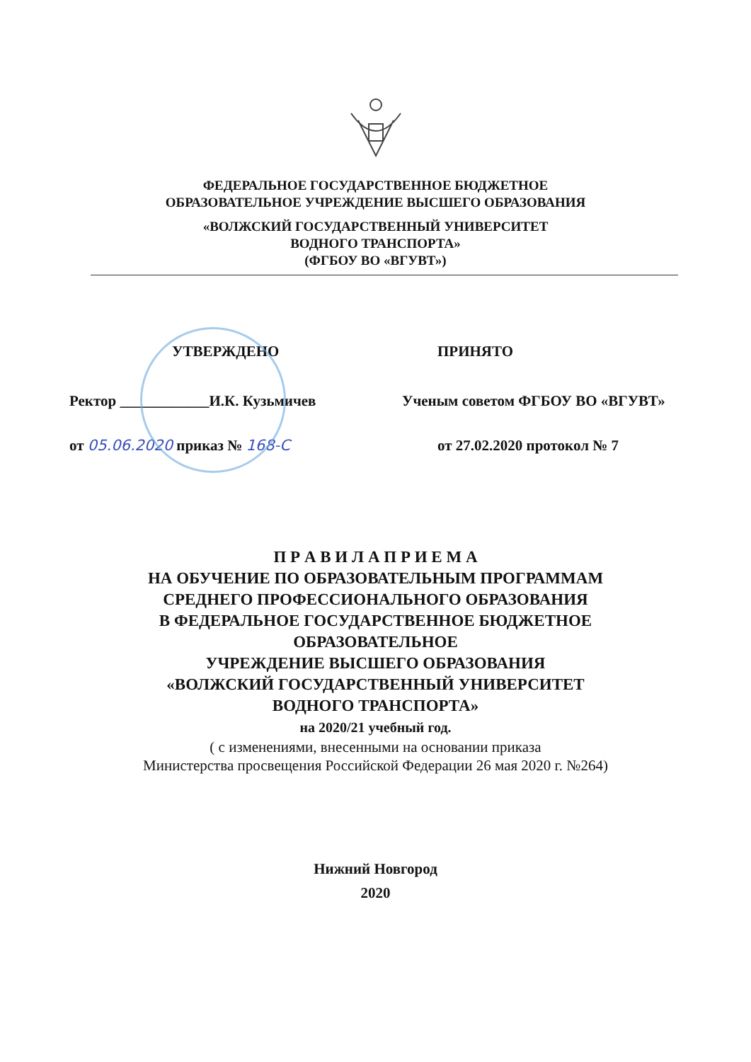ФЕДЕРАЛЬНОЕ ГОСУДАРСТВЕННОЕ БЮДЖЕТНОЕ
ОБРАЗОВАТЕЛЬНОЕ УЧРЕЖДЕНИЕ ВЫСШЕГО ОБРАЗОВАНИЯ
«ВОЛЖСКИЙ ГОСУДАРСТВЕННЫЙ УНИВЕРСИТЕТ
ВОДНОГО ТРАНСПОРТА»
(ФГБОУ ВО «ВГУВТ»)
УТВЕРЖДЕНО
Ректор ____________И.К. Кузьмичев
от 05.06.2020 приказ № 168-С
ПРИНЯТО
Ученым советом ФГБОУ ВО «ВГУВТ»
от 27.02.2020 протокол № 7
П Р А В И Л А П Р И Е М А
НА ОБУЧЕНИЕ ПО ОБРАЗОВАТЕЛЬНЫМ ПРОГРАММАМ
СРЕДНЕГО ПРОФЕССИОНАЛЬНОГО ОБРАЗОВАНИЯ
В ФЕДЕРАЛЬНОЕ ГОСУДАРСТВЕННОЕ БЮДЖЕТНОЕ
ОБРАЗОВАТЕЛЬНОЕ
УЧРЕЖДЕНИЕ ВЫСШЕГО ОБРАЗОВАНИЯ
«ВОЛЖСКИЙ ГОСУДАРСТВЕННЫЙ УНИВЕРСИТЕТ
ВОДНОГО ТРАНСПОРТА»
на 2020/21 учебный год.
( с изменениями, внесенными на основании приказа
Министерства просвещения Российской Федерации 26 мая 2020 г. №264)
Нижний Новгород
2020